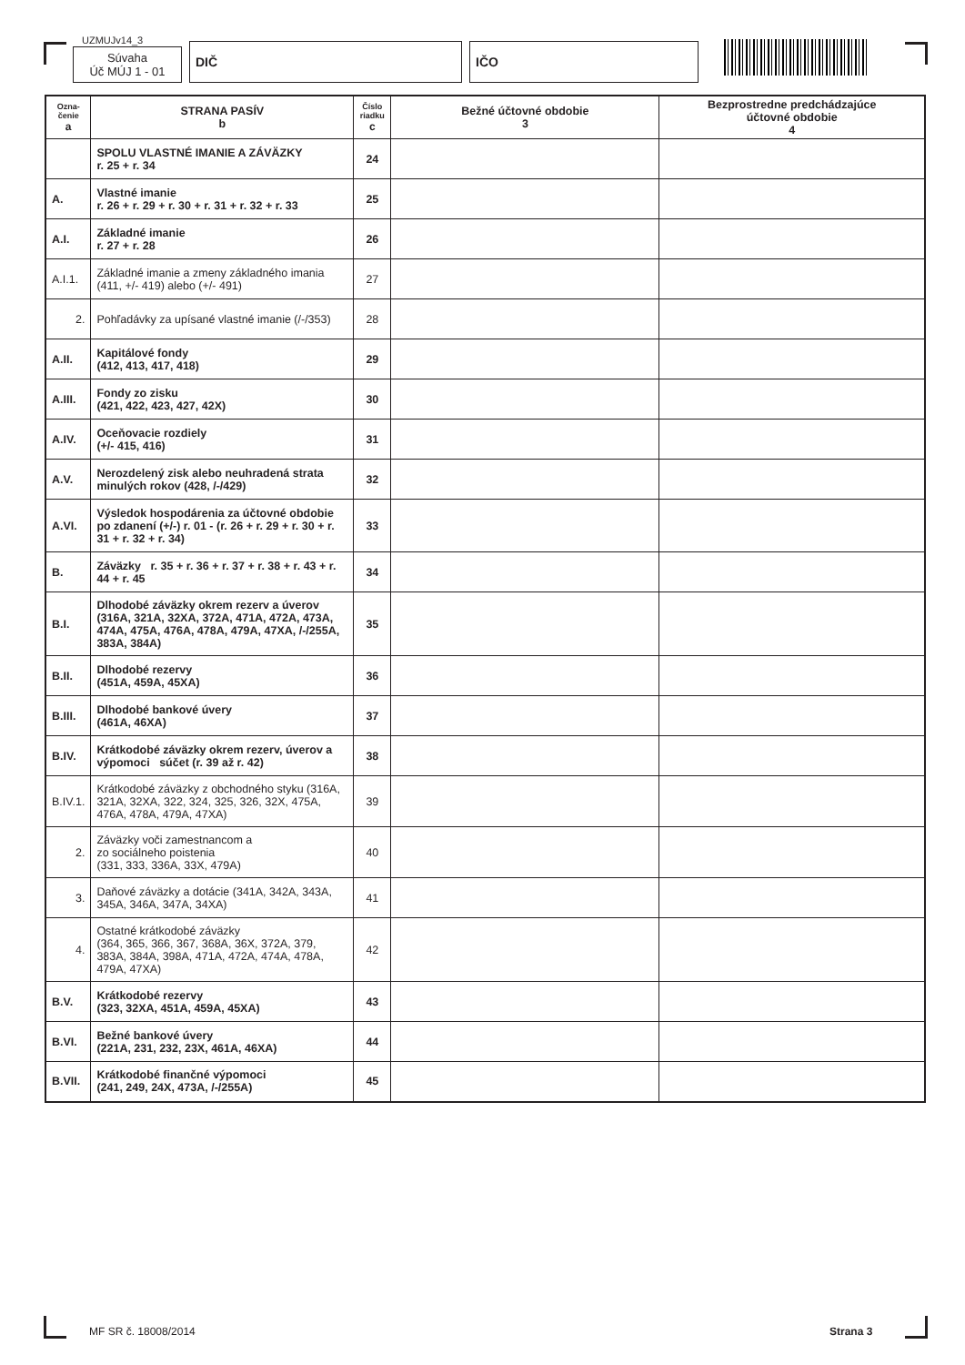UZMUJv14_3
Súvaha
Úč MÚJ 1 - 01
DIČ
IČO
| Ozna- čenie a | STRANA PASÍV b | Číslo riadku c | Bežné účtovné obdobie 3 | Bezprostredne predchádzajúce účtovné obdobie 4 |
| --- | --- | --- | --- | --- |
| | SPOLU VLASTNÉ IMANIE A ZÁVÄZKY r. 25 + r. 34 | 24 | | |
| A. | Vlastné imanie r. 26 + r. 29 + r. 30 + r. 31 + r. 32 + r. 33 | 25 | | |
| A.I. | Základné imanie r. 27 + r. 28 | 26 | | |
| A.I.1. | Základné imanie a zmeny základného imania (411, +/- 419) alebo (+/- 491) | 27 | | |
| 2. | Pohľadávky za upísané vlastné imanie (/-/353) | 28 | | |
| A.II. | Kapitálové fondy (412, 413, 417, 418) | 29 | | |
| A.III. | Fondy zo zisku (421, 422, 423, 427, 42X) | 30 | | |
| A.IV. | Oceňovacie rozdiely (+/- 415, 416) | 31 | | |
| A.V. | Nerozdelený zisk alebo neuhradená strata minulých rokov (428, /-/429) | 32 | | |
| A.VI. | Výsledok hospodárenia za účtovné obdobie po zdanení (+/-) r. 01 - (r. 26 + r. 29 + r. 30 + r. 31 + r. 32 + r. 34) | 33 | | |
| B. | Záväzky r. 35 + r. 36 + r. 37 + r. 38 + r. 43 + r. 44 + r. 45 | 34 | | |
| B.I. | Dlhodobé záväzky okrem rezerv a úverov (316A, 321A, 32XA, 372A, 471A, 472A, 473A, 474A, 475A, 476A, 478A, 479A, 47XA, /-/255A, 383A, 384A) | 35 | | |
| B.II. | Dlhodobé rezervy (451A, 459A, 45XA) | 36 | | |
| B.III. | Dlhodobé bankové úvery (461A, 46XA) | 37 | | |
| B.IV. | Krátkodobé záväzky okrem rezerv, úverov a výpomoci súčet (r. 39 až r. 42) | 38 | | |
| B.IV.1. | Krátkodobé záväzky z obchodného styku (316A, 321A, 32XA, 322, 324, 325, 326, 32X, 475A, 476A, 478A, 479A, 47XA) | 39 | | |
| 2. | Záväzky voči zamestnancom a zo sociálneho poistenia (331, 333, 336A, 33X, 479A) | 40 | | |
| 3. | Daňové záväzky a dotácie (341A, 342A, 343A, 345A, 346A, 347A, 34XA) | 41 | | |
| 4. | Ostatné krátkodobé záväzky (364, 365, 366, 367, 368A, 36X, 372A, 379, 383A, 384A, 398A, 471A, 472A, 474A, 478A, 479A, 47XA) | 42 | | |
| B.V. | Krátkodobé rezervy (323, 32XA, 451A, 459A, 45XA) | 43 | | |
| B.VI. | Bežné bankové úvery (221A, 231, 232, 23X, 461A, 46XA) | 44 | | |
| B.VII. | Krátkodobé finančné výpomoci (241, 249, 24X, 473A, /-/255A) | 45 | | |
MF SR č. 18008/2014 Strana 3